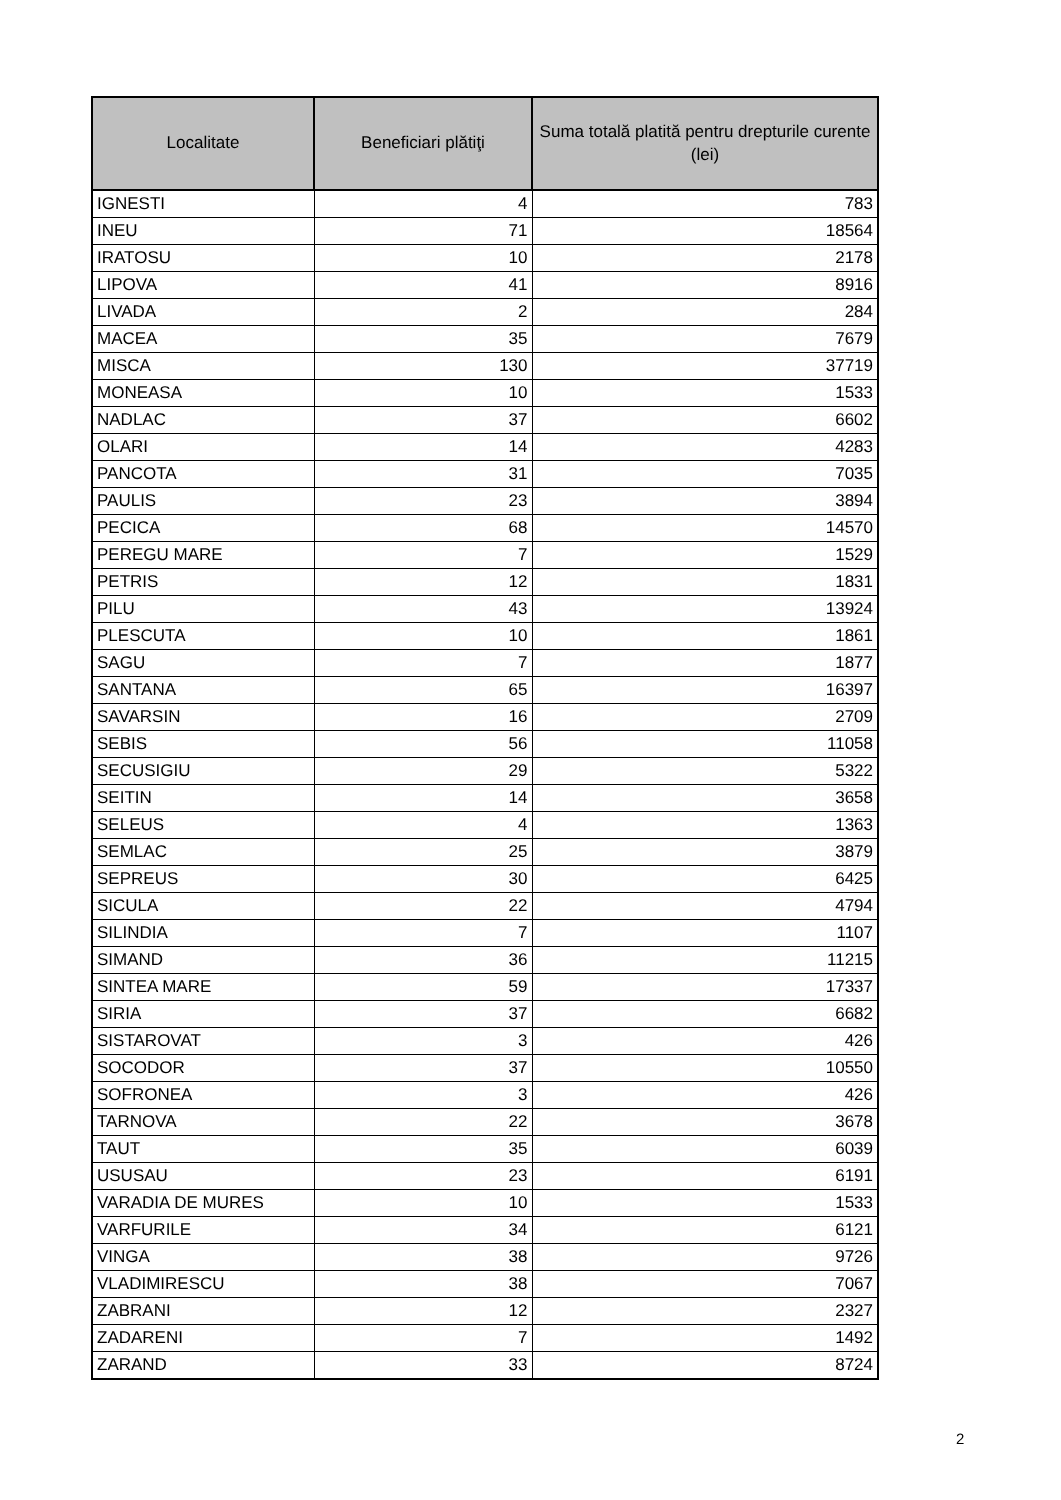| Localitate | Beneficiari plătiţi | Suma totală platită pentru drepturile curente (lei) |
| --- | --- | --- |
| IGNESTI | 4 | 783 |
| INEU | 71 | 18564 |
| IRATOSU | 10 | 2178 |
| LIPOVA | 41 | 8916 |
| LIVADA | 2 | 284 |
| MACEA | 35 | 7679 |
| MISCA | 130 | 37719 |
| MONEASA | 10 | 1533 |
| NADLAC | 37 | 6602 |
| OLARI | 14 | 4283 |
| PANCOTA | 31 | 7035 |
| PAULIS | 23 | 3894 |
| PECICA | 68 | 14570 |
| PEREGU MARE | 7 | 1529 |
| PETRIS | 12 | 1831 |
| PILU | 43 | 13924 |
| PLESCUTA | 10 | 1861 |
| SAGU | 7 | 1877 |
| SANTANA | 65 | 16397 |
| SAVARSIN | 16 | 2709 |
| SEBIS | 56 | 11058 |
| SECUSIGIU | 29 | 5322 |
| SEITIN | 14 | 3658 |
| SELEUS | 4 | 1363 |
| SEMLAC | 25 | 3879 |
| SEPREUS | 30 | 6425 |
| SICULA | 22 | 4794 |
| SILINDIA | 7 | 1107 |
| SIMAND | 36 | 11215 |
| SINTEA MARE | 59 | 17337 |
| SIRIA | 37 | 6682 |
| SISTAROVAT | 3 | 426 |
| SOCODOR | 37 | 10550 |
| SOFRONEA | 3 | 426 |
| TARNOVA | 22 | 3678 |
| TAUT | 35 | 6039 |
| USUSAU | 23 | 6191 |
| VARADIA DE MURES | 10 | 1533 |
| VARFURILE | 34 | 6121 |
| VINGA | 38 | 9726 |
| VLADIMIRESCU | 38 | 7067 |
| ZABRANI | 12 | 2327 |
| ZADARENI | 7 | 1492 |
| ZARAND | 33 | 8724 |
2